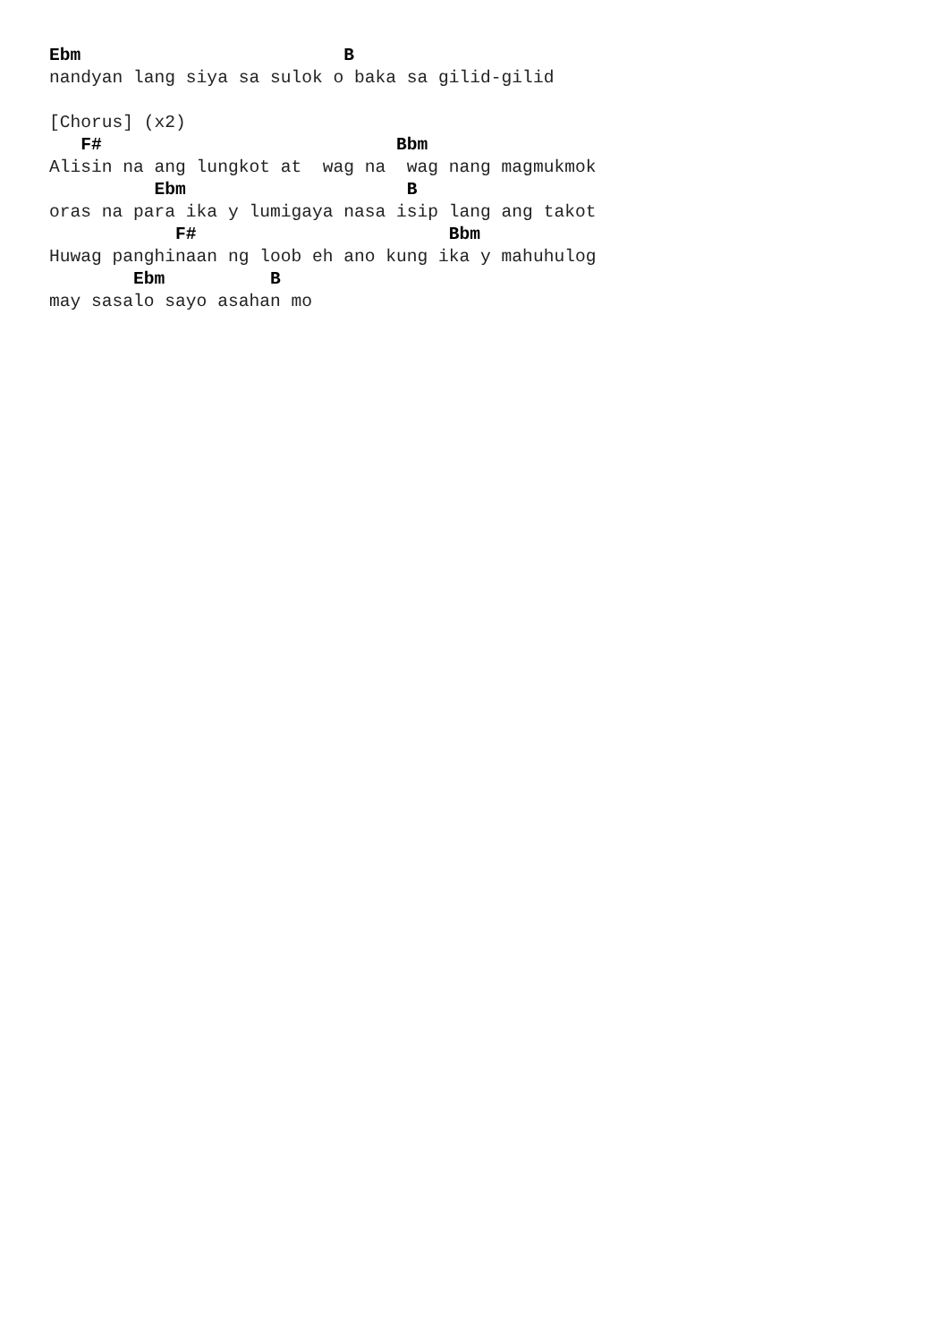Ebm                         B
nandyan lang siya sa sulok o baka sa gilid-gilid

[Chorus] (x2)
   F#                            Bbm
Alisin na ang lungkot at  wag na  wag nang magmukmok
          Ebm                     B
oras na para ika y lumigaya nasa isip lang ang takot
            F#                        Bbm
Huwag panghinaan ng loob eh ano kung ika y mahuhulog
        Ebm          B
may sasalo sayo asahan mo